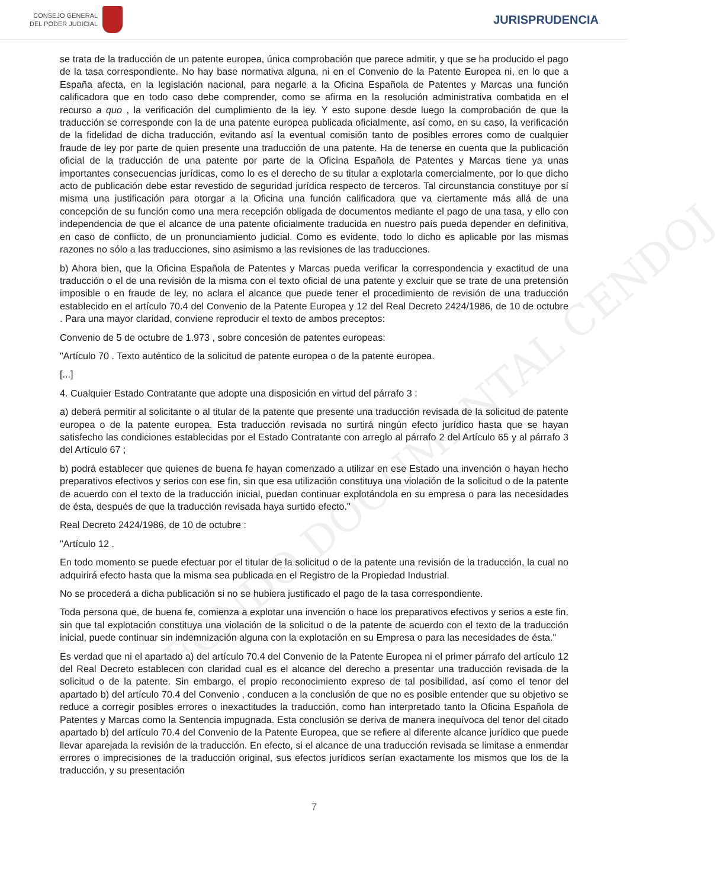CONSEJO GENERAL
DEL PODER JUDICIAL
JURISPRUDENCIA
FONDO DOCUMENTAL CENDOJ
se trata de la traducción de un patente europea, única comprobación que parece admitir, y que se ha producido el pago de la tasa correspondiente. No hay base normativa alguna, ni en el Convenio de la Patente Europea ni, en lo que a España afecta, en la legislación nacional, para negarle a la Oficina Española de Patentes y Marcas una función calificadora que en todo caso debe comprender, como se afirma en la resolución administrativa combatida en el recurso a quo , la verificación del cumplimiento de la ley. Y esto supone desde luego la comprobación de que la traducción se corresponde con la de una patente europea publicada oficialmente, así como, en su caso, la verificación de la fidelidad de dicha traducción, evitando así la eventual comisión tanto de posibles errores como de cualquier fraude de ley por parte de quien presente una traducción de una patente. Ha de tenerse en cuenta que la publicación oficial de la traducción de una patente por parte de la Oficina Española de Patentes y Marcas tiene ya unas importantes consecuencias jurídicas, como lo es el derecho de su titular a explotarla comercialmente, por lo que dicho acto de publicación debe estar revestido de seguridad jurídica respecto de terceros. Tal circunstancia constituye por sí misma una justificación para otorgar a la Oficina una función calificadora que va ciertamente más allá de una concepción de su función como una mera recepción obligada de documentos mediante el pago de una tasa, y ello con independencia de que el alcance de una patente oficialmente traducida en nuestro país pueda depender en definitiva, en caso de conflicto, de un pronunciamiento judicial. Como es evidente, todo lo dicho es aplicable por las mismas razones no sólo a las traducciones, sino asimismo a las revisiones de las traducciones.
b) Ahora bien, que la Oficina Española de Patentes y Marcas pueda verificar la correspondencia y exactitud de una traducción o el de una revisión de la misma con el texto oficial de una patente y excluir que se trate de una pretensión imposible o en fraude de ley, no aclara el alcance que puede tener el procedimiento de revisión de una traducción establecido en el artículo 70.4 del Convenio de la Patente Europea y 12 del Real Decreto 2424/1986, de 10 de octubre . Para una mayor claridad, conviene reproducir el texto de ambos preceptos:
Convenio de 5 de octubre de 1.973 , sobre concesión de patentes europeas:
"Artículo 70 . Texto auténtico de la solicitud de patente europea o de la patente europea.
[...]
4. Cualquier Estado Contratante que adopte una disposición en virtud del párrafo 3 :
a) deberá permitir al solicitante o al titular de la patente que presente una traducción revisada de la solicitud de patente europea o de la patente europea. Esta traducción revisada no surtirá ningún efecto jurídico hasta que se hayan satisfecho las condiciones establecidas por el Estado Contratante con arreglo al párrafo 2 del Artículo 65 y al párrafo 3 del Artículo 67 ;
b) podrá establecer que quienes de buena fe hayan comenzado a utilizar en ese Estado una invención o hayan hecho preparativos efectivos y serios con ese fin, sin que esa utilización constituya una violación de la solicitud o de la patente de acuerdo con el texto de la traducción inicial, puedan continuar explotándola en su empresa o para las necesidades de ésta, después de que la traducción revisada haya surtido efecto."
Real Decreto 2424/1986, de 10 de octubre :
"Artículo 12 .
En todo momento se puede efectuar por el titular de la solicitud o de la patente una revisión de la traducción, la cual no adquirirá efecto hasta que la misma sea publicada en el Registro de la Propiedad Industrial.
No se procederá a dicha publicación si no se hubiera justificado el pago de la tasa correspondiente.
Toda persona que, de buena fe, comienza a explotar una invención o hace los preparativos efectivos y serios a este fin, sin que tal explotación constituya una violación de la solicitud o de la patente de acuerdo con el texto de la traducción inicial, puede continuar sin indemnización alguna con la explotación en su Empresa o para las necesidades de ésta."
Es verdad que ni el apartado a) del artículo 70.4 del Convenio de la Patente Europea ni el primer párrafo del artículo 12 del Real Decreto establecen con claridad cual es el alcance del derecho a presentar una traducción revisada de la solicitud o de la patente. Sin embargo, el propio reconocimiento expreso de tal posibilidad, así como el tenor del apartado b) del artículo 70.4 del Convenio , conducen a la conclusión de que no es posible entender que su objetivo se reduce a corregir posibles errores o inexactitudes la traducción, como han interpretado tanto la Oficina Española de Patentes y Marcas como la Sentencia impugnada. Esta conclusión se deriva de manera inequívoca del tenor del citado apartado b) del artículo 70.4 del Convenio de la Patente Europea, que se refiere al diferente alcance jurídico que puede llevar aparejada la revisión de la traducción. En efecto, si el alcance de una traducción revisada se limitase a enmendar errores o imprecisiones de la traducción original, sus efectos jurídicos serían exactamente los mismos que los de la traducción, y su presentación
7